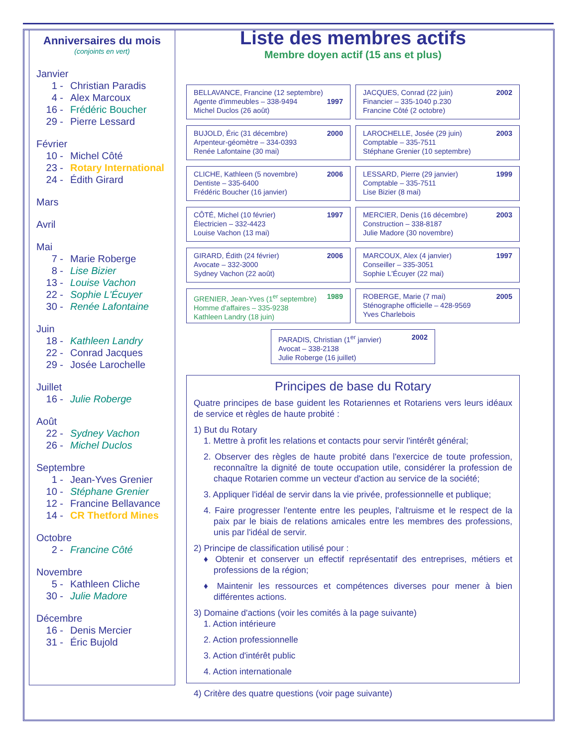Anniversaires du mois
(conjoints en vert)
Janvier
1 - Christian Paradis
4 - Alex Marcoux
16 - Frédéric Boucher
29 - Pierre Lessard
Février
10 - Michel Côté
23 - Rotary International
24 - Édith Girard
Mars
Avril
Mai
7 - Marie Roberge
8 - Lise Bizier
13 - Louise Vachon
22 - Sophie L'Écuyer
30 - Renée Lafontaine
Juin
18 - Kathleen Landry
22 - Conrad Jacques
29 - Josée Larochelle
Juillet
16 - Julie Roberge
Août
22 - Sydney Vachon
26 - Michel Duclos
Septembre
1 - Jean-Yves Grenier
10 - Stéphane Grenier
12 - Francine Bellavance
14 - CR Thetford Mines
Octobre
2 - Francine Côté
Novembre
5 - Kathleen Cliche
30 - Julie Madore
Décembre
16 - Denis Mercier
31 - Éric Bujold
Liste des membres actifs
Membre doyen actif (15 ans et plus)
BELLAVANCE, Francine (12 septembre)
Agente d'immeubles – 338-9494
Michel Duclos (26 août)
1997
JACQUES, Conrad (22 juin)
Financier – 335-1040 p.230
Francine Côté (2 octobre)
2002
BUJOLD, Éric (31 décembre)
Arpenteur-géomètre – 334-0393
Renée Lafontaine (30 mai)
2000
LAROCHELLE, Josée (29 juin)
Comptable – 335-7511
Stéphane Grenier (10 septembre)
2003
CLICHE, Kathleen (5 novembre)
Dentiste – 335-6400
Frédéric Boucher (16 janvier)
2006
LESSARD, Pierre (29 janvier)
Comptable – 335-7511
Lise Bizier (8 mai)
1999
CÔTÉ, Michel (10 février)
Électricien – 332-4423
Louise Vachon (13 mai)
1997
MERCIER, Denis (16 décembre)
Construction – 338-8187
Julie Madore (30 novembre)
2003
GIRARD, Édith (24 février)
Avocate – 332-3000
Sydney Vachon (22 août)
2006
MARCOUX, Alex (4 janvier)
Conseiller – 335-3051
Sophie L'Écuyer (22 mai)
1997
GRENIER, Jean-Yves (1<sup>er</sup> septembre)
Homme d'affaires – 335-9238
Kathleen Landry (18 juin)
1989
ROBERGE, Marie (7 mai)
Sténographe officielle – 428-9569
Yves Charlebois
2005
PARADIS, Christian (1<sup>er</sup> janvier)
Avocat – 338-2138
Julie Roberge (16 juillet)
2002
Principes de base du Rotary
Quatre principes de base guident les Rotariennes et Rotariens vers leurs idéaux de service et règles de haute probité :
1) But du Rotary
1. Mettre à profit les relations et contacts pour servir l'intérêt général;
2. Observer des règles de haute probité dans l'exercice de toute profession, reconnaître la dignité de toute occupation utile, considérer la profession de chaque Rotarien comme un vecteur d'action au service de la société;
3. Appliquer l'idéal de servir dans la vie privée, professionnelle et publique;
4. Faire progresser l'entente entre les peuples, l'altruisme et le respect de la paix par le biais de relations amicales entre les membres des professions, unis par l'idéal de servir.
2) Principe de classification utilisé pour :
♦ Obtenir et conserver un effectif représentatif des entreprises, métiers et professions de la région;
♦ Maintenir les ressources et compétences diverses pour mener à bien différentes actions.
3) Domaine d'actions (voir les comités à la page suivante)
1. Action intérieure
2. Action professionnelle
3. Action d'intérêt public
4. Action internationale
4) Critère des quatre questions (voir page suivante)